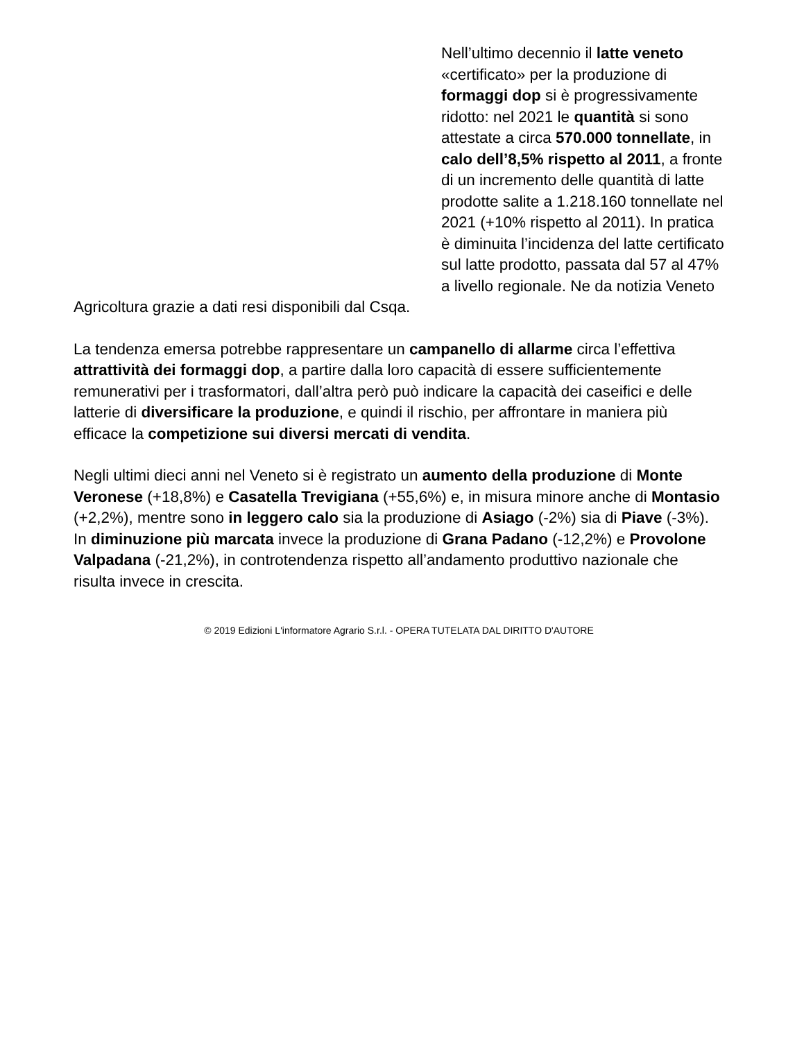Nell’ultimo decennio il latte veneto «certificato» per la produzione di formaggi dop si è progressivamente ridotto: nel 2021 le quantità si sono attestate a circa 570.000 tonnellate, in calo dell’8,5% rispetto al 2011, a fronte di un incremento delle quantità di latte prodotte salite a 1.218.160 tonnellate nel 2021 (+10% rispetto al 2011). In pratica è diminuita l’incidenza del latte certificato sul latte prodotto, passata dal 57 al 47% a livello regionale. Ne da notizia Veneto Agricoltura grazie a dati resi disponibili dal Csqa.
La tendenza emersa potrebbe rappresentare un campanello di allarme circa l’effettiva attrattività dei formaggi dop, a partire dalla loro capacità di essere sufficientemente remunerativi per i trasformatori, dall’altra però può indicare la capacità dei caseifici e delle latterie di diversificare la produzione, e quindi il rischio, per affrontare in maniera più efficace la competizione sui diversi mercati di vendita.
Negli ultimi dieci anni nel Veneto si è registrato un aumento della produzione di Monte Veronese (+18,8%) e Casatella Trevigiana (+55,6%) e, in misura minore anche di Montasio (+2,2%), mentre sono in leggero calo sia la produzione di Asiago (-2%) sia di Piave (-3%). In diminuzione più marcata invece la produzione di Grana Padano (-12,2%) e Provolone Valpadana (-21,2%), in controtendenza rispetto all’andamento produttivo nazionale che risulta invece in crescita.
© 2019 Edizioni L'informatore Agrario S.r.l. - OPERA TUTELATA DAL DIRITTO D'AUTORE